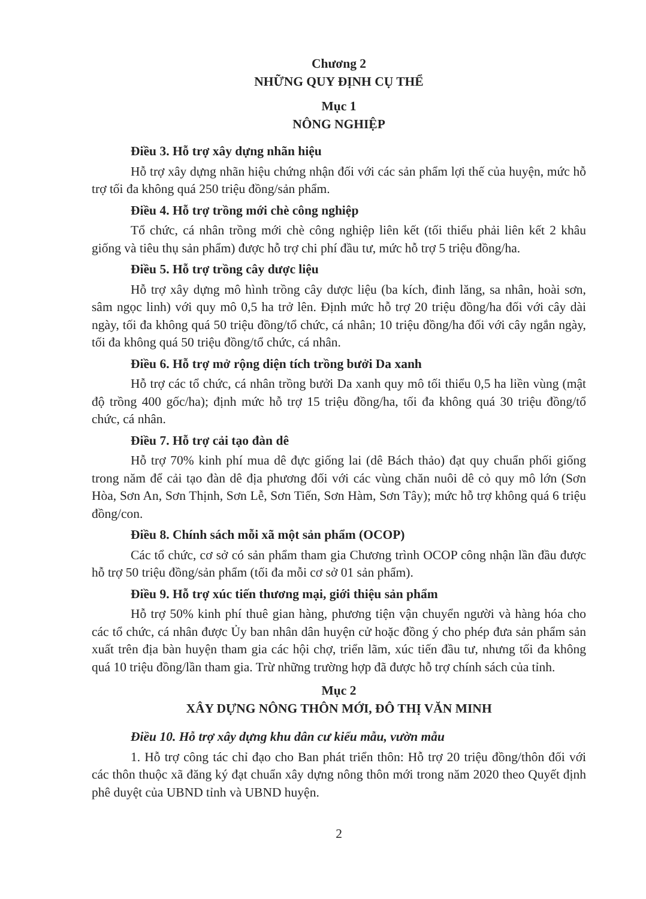Chương 2
NHỮNG QUY ĐỊNH CỤ THỂ
Mục 1
NÔNG NGHIỆP
Điều 3. Hỗ trợ xây dựng nhãn hiệu
Hỗ trợ xây dựng nhãn hiệu chứng nhận đối với các sản phẩm lợi thế của huyện, mức hỗ trợ tối đa không quá 250 triệu đồng/sản phẩm.
Điều 4. Hỗ trợ trồng mới chè công nghiệp
Tổ chức, cá nhân trồng mới chè công nghiệp liên kết (tối thiểu phải liên kết 2 khâu giống và tiêu thụ sản phẩm) được hỗ trợ chi phí đầu tư, mức hỗ trợ 5 triệu đồng/ha.
Điều 5. Hỗ trợ trồng cây dược liệu
Hỗ trợ xây dựng mô hình trồng cây dược liệu (ba kích, đinh lăng, sa nhân, hoài sơn, sâm ngọc linh) với quy mô 0,5 ha trở lên. Định mức hỗ trợ 20 triệu đồng/ha đối với cây dài ngày, tối đa không quá 50 triệu đồng/tổ chức, cá nhân; 10 triệu đồng/ha đối với cây ngắn ngày, tối đa không quá 50 triệu đồng/tổ chức, cá nhân.
Điều 6. Hỗ trợ mở rộng diện tích trồng bưởi Da xanh
Hỗ trợ các tổ chức, cá nhân trồng bưởi Da xanh quy mô tối thiểu 0,5 ha liền vùng (mật độ trồng 400 gốc/ha); định mức hỗ trợ 15 triệu đồng/ha, tối đa không quá 30 triệu đồng/tổ chức, cá nhân.
Điều 7. Hỗ trợ cải tạo đàn dê
Hỗ trợ 70% kinh phí mua dê đực giống lai (dê Bách thảo) đạt quy chuẩn phối giống trong năm để cải tạo đàn dê địa phương đối với các vùng chăn nuôi dê cỏ quy mô lớn (Sơn Hòa, Sơn An, Sơn Thịnh, Sơn Lễ, Sơn Tiến, Sơn Hàm, Sơn Tây); mức hỗ trợ không quá 6 triệu đồng/con.
Điều 8. Chính sách mỗi xã một sản phẩm (OCOP)
Các tổ chức, cơ sở có sản phẩm tham gia Chương trình OCOP công nhận lần đầu được hỗ trợ 50 triệu đồng/sản phẩm (tối đa mỗi cơ sở 01 sản phẩm).
Điều 9. Hỗ trợ xúc tiến thương mại, giới thiệu sản phẩm
Hỗ trợ 50% kinh phí thuê gian hàng, phương tiện vận chuyển người và hàng hóa cho các tổ chức, cá nhân được Ủy ban nhân dân huyện cử hoặc đồng ý cho phép đưa sản phẩm sản xuất trên địa bàn huyện tham gia các hội chợ, triển lãm, xúc tiến đầu tư, nhưng tối đa không quá 10 triệu đồng/lần tham gia. Trừ những trường hợp đã được hỗ trợ chính sách của tỉnh.
Mục 2
XÂY DỰNG NÔNG THÔN MỚI, ĐÔ THỊ VĂN MINH
Điều 10. Hỗ trợ xây dựng khu dân cư kiểu mẫu, vườn mẫu
1. Hỗ trợ công tác chỉ đạo cho Ban phát triển thôn: Hỗ trợ 20 triệu đồng/thôn đối với các thôn thuộc xã đăng ký đạt chuẩn xây dựng nông thôn mới trong năm 2020 theo Quyết định phê duyệt của UBND tỉnh và UBND huyện.
2